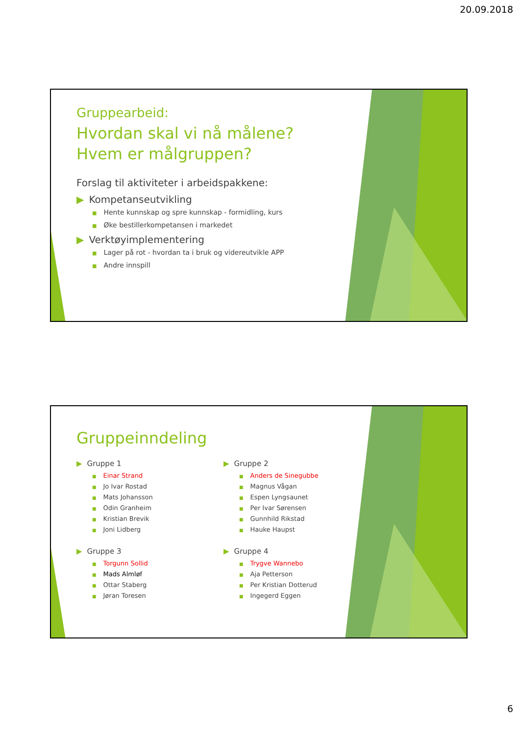20.09.2018
Gruppearbeid:
Hvordan skal vi nå målene?
Hvem er målgruppen?
Forslag til aktiviteter i arbeidspakkene:
▶ Kompetanseutvikling
■ Hente kunnskap og spre kunnskap - formidling, kurs
■ Øke bestillerkompetansen i markedet
▶ Verktøyimplementering
■ Lager på rot - hvordan ta i bruk og videreutvikle APP
■ Andre innspill
Gruppeinndeling
▶ Gruppe 1
■ Einar Strand
■ Jo Ivar Rostad
■ Mats Johansson
■ Odin Granheim
■ Kristian Brevik
■ Joni Lidberg
▶ Gruppe 3
■ Torgunn Sollid
■ Mads Almløf
■ Ottar Staberg
■ Jøran Toresen
▶ Gruppe 2
■ Anders de Sinegubbe
■ Magnus Vågan
■ Espen Lyngsaunet
■ Per Ivar Sørensen
■ Gunnhild Rikstad
■ Hauke Haupst
▶ Gruppe 4
■ Trygve Wannebo
■ Aja Petterson
■ Per Kristian Dotterud
■ Ingegerd Eggen
6